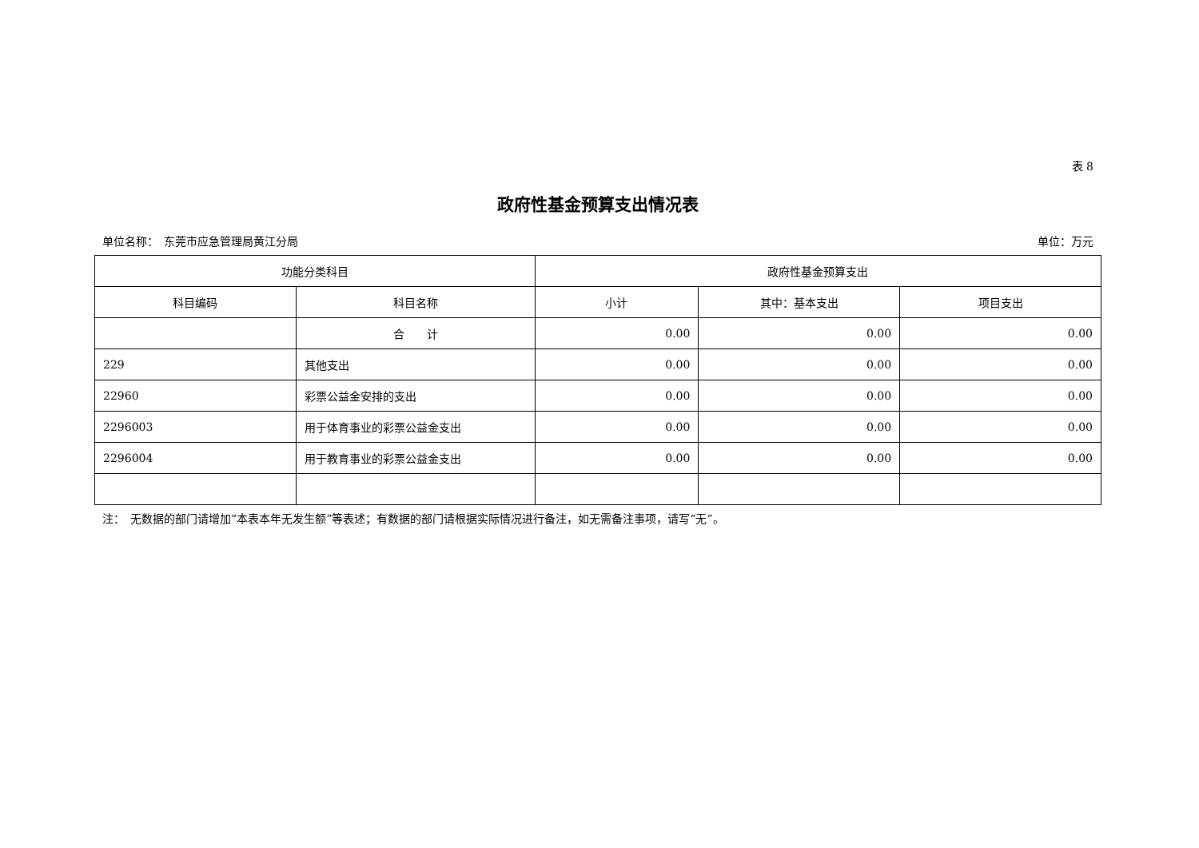表 8
政府性基金预算支出情况表
单位名称：　东莞市应急管理局黄江分局 单位：万元
| 功能分类科目 | | 政府性基金预算支出 | | |
| --- | --- | --- | --- | --- |
| 科目编码 | 科目名称 | 小计 | 其中：基本支出 | 项目支出 |
| | 合 计 | 0.00 | 0.00 | 0.00 |
| 229 | 其他支出 | 0.00 | 0.00 | 0.00 |
| 22960 | 彩票公益金安排的支出 | 0.00 | 0.00 | 0.00 |
| 2296003 | 用于体育事业的彩票公益金支出 | 0.00 | 0.00 | 0.00 |
| 2296004 | 用于教育事业的彩票公益金支出 | 0.00 | 0.00 | 0.00 |
注：　无数据的部门请增加“本表本年无发生额”等表述；有数据的部门请根据实际情况进行备注，如无需备注事项，请写“无”。